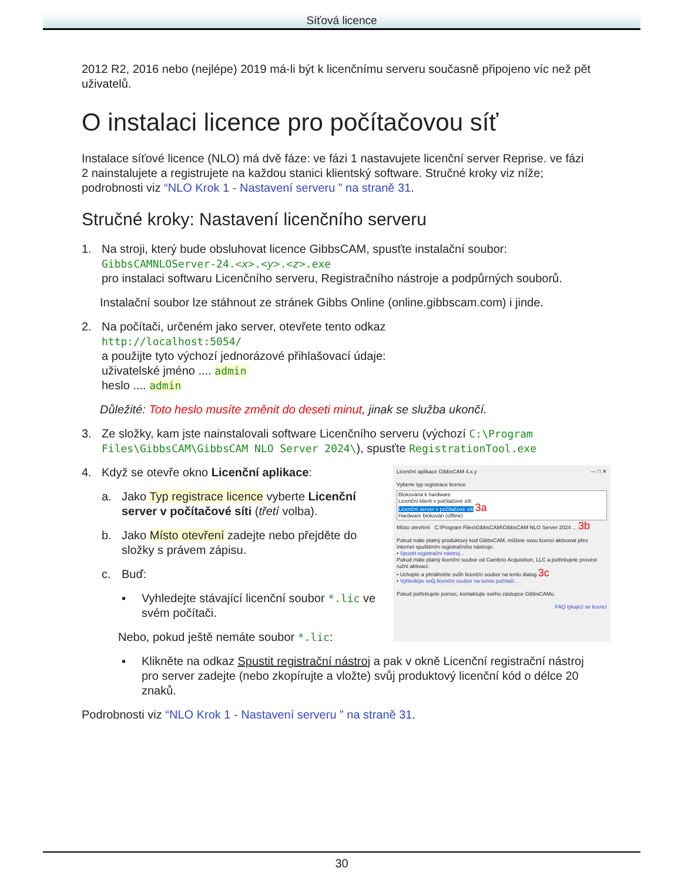Síťová licence
2012 R2, 2016 nebo (nejlépe) 2019 má-li být k licenčnímu serveru současně připojeno víc než pět uživatelů.
O instalaci licence pro počítačovou síť
Instalace síťové licence (NLO) má dvě fáze: ve fázi 1 nastavujete licenční server Reprise. ve fázi 2 nainstalujete a registrujete na každou stanici klientský software. Stručné kroky viz níže; podrobnosti viz “NLO Krok 1 - Nastavení serveru ” na straně 31.
Stručné kroky: Nastavení licenčního serveru
1. Na stroji, který bude obsluhovat licence GibbsCAM, spusťte instalační soubor:
GibbsCAMNLOServer-24.<x>.<y>.<z>.exe
pro instalaci softwaru Licenčního serveru, Registračního nástroje a podpůrných souborů.
Instalační soubor lze stáhnout ze stránek Gibbs Online (online.gibbscam.com) i jinde.
2. Na počítači, určeném jako server, otevřete tento odkaz
http://localhost:5054/
a použijte tyto výchozí jednorázové přihlašovací údaje:
uživatelské jméno .... admin
heslo .... admin
Důležité: Toto heslo musíte změnit do deseti minut, jinak se služba ukončí.
3. Ze složky, kam jste nainstalovali software Licenčního serveru (výchozí C:\Program Files\GibbsCAM\GibbsCAM NLO Server 2024\), spusťte RegistrationTool.exe
Licenční aplikace GibbsCAM 4.x.y — □ ✕
Vyberte typ registrace licence
Blokována k hardware
Licenční klient v počítačové síti
Licenční server v počítačové síti 3a
Hardware blokován (offline)
Místo otevření C:\Program Files\GibbsCAM\GibbsCAM NLO Server 2024 ... 3b
Pokud máte platný produktový kód GibbsCAM, můžete svou licenci aktivovat přes internet spuštěním registračního nástroje:
• Spustit registrační nástroj...
Pokud máte platný licenční soubor od Cambrio Acquisition, LLC a potřebujete provést ruční aktivaci:
• Uchopte a přetáhněte svůh licenční soubor na tento dialog 3c
• Vyhledejte svůj licenční soubor na tomto počítači...
Pokud potřebujete pomoc, kontaktujte svého zástupce GibbsCAMu.
FAQ týkající se licencí
4. Když se otevře okno Licenční aplikace:
a. Jako Typ registrace licence vyberte Licenční server v počítačové síti (třetí volba).
b. Jako Místo otevření zadejte nebo přejděte do složky s právem zápisu.
c. Buď:
▪ Vyhledejte stávající licenční soubor *.lic ve svém počítači.
Nebo, pokud ještě nemáte soubor *.lic:
▪ Klikněte na odkaz Spustit registrační nástroj a pak v okně Licenční registrační nástroj pro server zadejte (nebo zkopírujte a vložte) svůj produktový licenční kód o délce 20 znaků.
Podrobnosti viz “NLO Krok 1 - Nastavení serveru ” na straně 31.
30